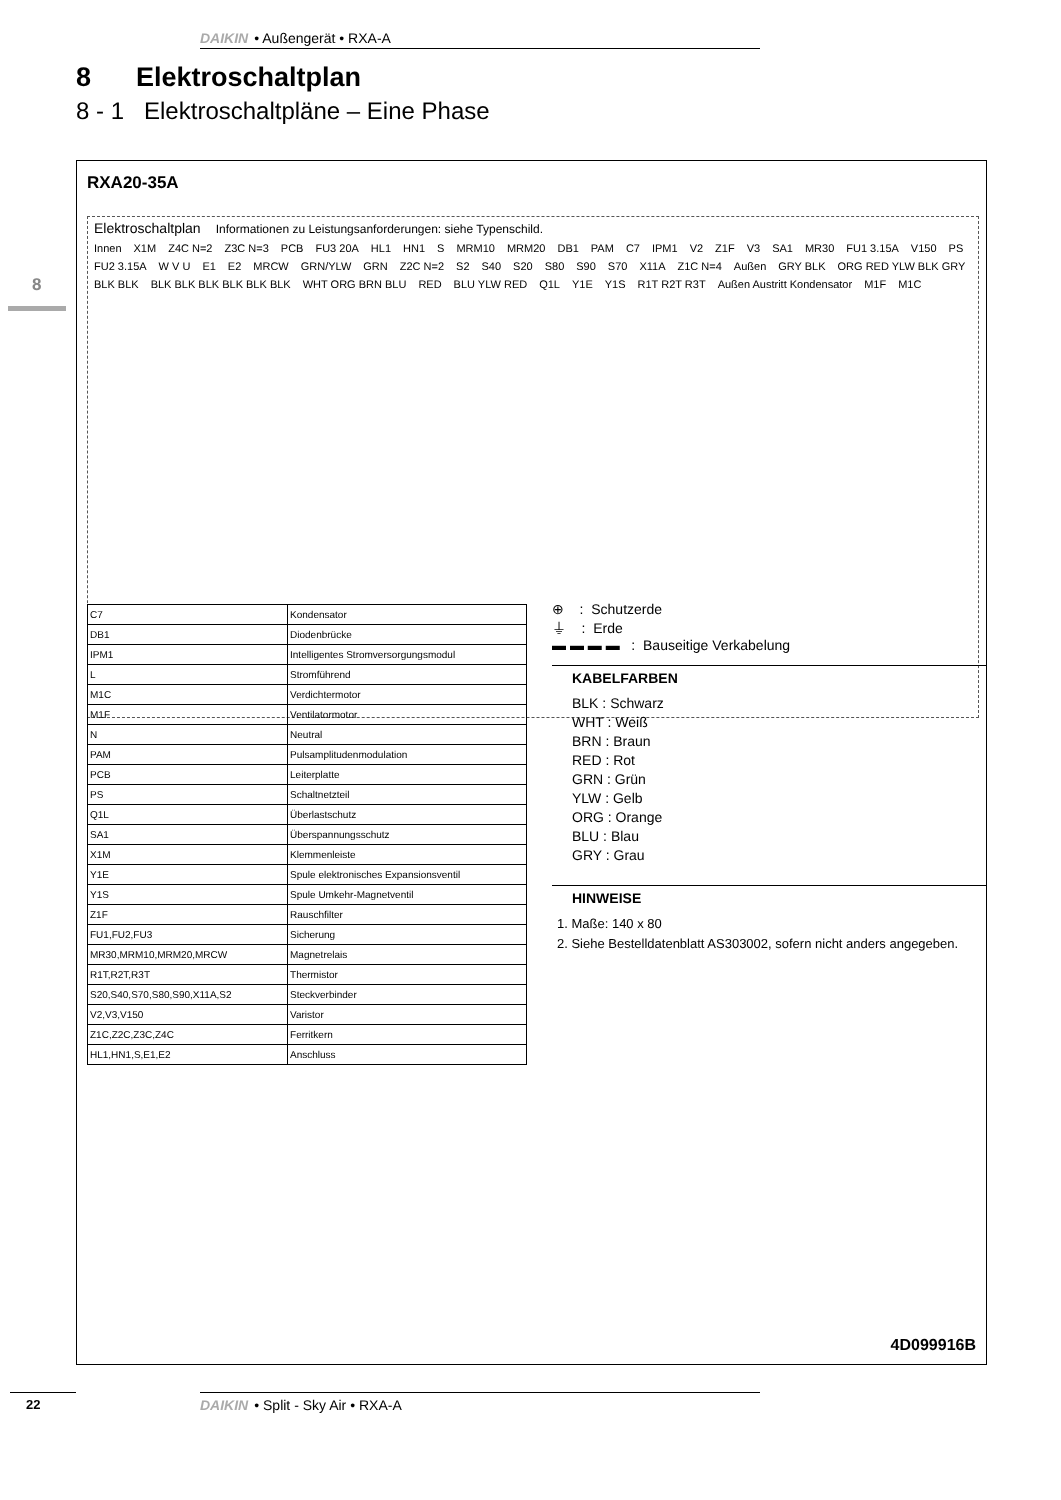DAIKIN • Außengerät • RXA-A
8 Elektroschaltplan
8 - 1 Elektroschaltpläne – Eine Phase
8
RXA20-35A
Elektroschaltplan Informationen zu Leistungsanforderungen: siehe Typenschild.
Innen X1M Z4C N=2 Z3C N=3 PCB FU3 20A HL1 HN1 S MRM10 MRM20 DB1 PAM C7 IPM1 V2 Z1F V3 SA1 MR30 FU1 3.15A V150 PS FU2 3.15A W V U E1 E2 MRCW GRN/YLW GRN Z2C N=2 S2 S40 S20 S80 S90 S70 X11A Z1C N=4 Außen GRY BLK ORG RED YLW BLK GRY BLK BLK BLK BLK BLK BLK BLK BLK WHT ORG BRN BLU RED BLU YLW RED Q1L Y1E Y1S R1T R2T R3T Außen Austritt Kondensator M1F M1C
| C7 | Kondensator |
| DB1 | Diodenbrücke |
| IPM1 | Intelligentes Stromversorgungsmodul |
| L | Stromführend |
| M1C | Verdichtermotor |
| M1F | Ventilatormotor |
| N | Neutral |
| PAM | Pulsamplitudenmodulation |
| PCB | Leiterplatte |
| PS | Schaltnetzteil |
| Q1L | Überlastschutz |
| SA1 | Überspannungsschutz |
| X1M | Klemmenleiste |
| Y1E | Spule elektronisches Expansionsventil |
| Y1S | Spule Umkehr-Magnetventil |
| Z1F | Rauschfilter |
| FU1,FU2,FU3 | Sicherung |
| MR30,MRM10,MRM20,MRCW | Magnetrelais |
| R1T,R2T,R3T | Thermistor |
| S20,S40,S70,S80,S90,X11A,S2 | Steckverbinder |
| V2,V3,V150 | Varistor |
| Z1C,Z2C,Z3C,Z4C | Ferritkern |
| HL1,HN1,S,E1,E2 | Anschluss |
⊕ : Schutzerde
⏚ : Erde
▬ ▬ ▬ ▬ : Bauseitige Verkabelung
KABELFARBEN
BLK : Schwarz
WHT : Weiß
BRN : Braun
RED : Rot
GRN : Grün
YLW : Gelb
ORG : Orange
BLU : Blau
GRY : Grau
HINWEISE
1. Maße: 140 x 80
2. Siehe Bestelldatenblatt AS303002, sofern nicht anders angegeben.
4D099916B
22 DAIKIN • Split - Sky Air • RXA-A